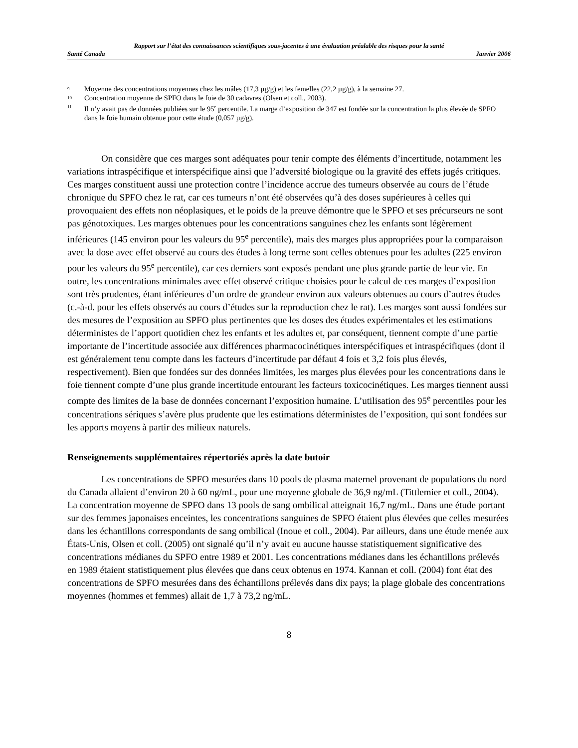Rapport sur l’état des connaissances scientifiques sous-jacentes à une évaluation préalable des risques pour la santé
Santé Canada Janvier 2006
<sup>9</sup> Moyenne des concentrations moyennes chez les mâles (17,3 µg/g) et les femelles (22,2 µg/g), à la semaine 27.
<sup>10</sup> Concentration moyenne de SPFO dans le foie de 30 cadavres (Olsen et coll., 2003).
<sup>11</sup> Il n’y avait pas de données publiées sur le 95<sup>e</sup> percentile. La marge d’exposition de 347 est fondée sur la concentration la plus élevée de SPFO dans le foie humain obtenue pour cette étude (0,057 µg/g).
On considère que ces marges sont adéquates pour tenir compte des éléments d’incertitude, notamment les variations intraspécifique et interspécifique ainsi que l’adversité biologique ou la gravité des effets jugés critiques. Ces marges constituent aussi une protection contre l’incidence accrue des tumeurs observée au cours de l’étude chronique du SPFO chez le rat, car ces tumeurs n’ont été observées qu’à des doses supérieures à celles qui provoquaient des effets non néoplasiques, et le poids de la preuve démontre que le SPFO et ses précurseurs ne sont pas génotoxiques. Les marges obtenues pour les concentrations sanguines chez les enfants sont légèrement inférieures (145 environ pour les valeurs du 95<sup>e</sup> percentile), mais des marges plus appropriées pour la comparaison avec la dose avec effet observé au cours des études à long terme sont celles obtenues pour les adultes (225 environ pour les valeurs du 95<sup>e</sup> percentile), car ces derniers sont exposés pendant une plus grande partie de leur vie. En outre, les concentrations minimales avec effet observé critique choisies pour le calcul de ces marges d’exposition sont très prudentes, étant inférieures d’un ordre de grandeur environ aux valeurs obtenues au cours d’autres études (c.-à-d. pour les effets observés au cours d’études sur la reproduction chez le rat). Les marges sont aussi fondées sur des mesures de l’exposition au SPFO plus pertinentes que les doses des études expérimentales et les estimations déterministes de l’apport quotidien chez les enfants et les adultes et, par conséquent, tiennent compte d’une partie importante de l’incertitude associée aux différences pharmacocinétiques interspécifiques et intraspécifiques (dont il est généralement tenu compte dans les facteurs d’incertitude par défaut 4 fois et 3,2 fois plus élevés, respectivement). Bien que fondées sur des données limitées, les marges plus élevées pour les concentrations dans le foie tiennent compte d’une plus grande incertitude entourant les facteurs toxicocinétiques. Les marges tiennent aussi compte des limites de la base de données concernant l’exposition humaine. L’utilisation des 95<sup>e</sup> percentiles pour les concentrations sériques s’avère plus prudente que les estimations déterministes de l’exposition, qui sont fondées sur les apports moyens à partir des milieux naturels.
Renseignements supplémentaires répertoriés après la date butoir
Les concentrations de SPFO mesurées dans 10 pools de plasma maternel provenant de populations du nord du Canada allaient d’environ 20 à 60 ng/mL, pour une moyenne globale de 36,9 ng/mL (Tittlemier et coll., 2004). La concentration moyenne de SPFO dans 13 pools de sang ombilical atteignait 16,7 ng/mL. Dans une étude portant sur des femmes japonaises enceintes, les concentrations sanguines de SPFO étaient plus élevées que celles mesurées dans les échantillons correspondants de sang ombilical (Inoue et coll., 2004). Par ailleurs, dans une étude menée aux États-Unis, Olsen et coll. (2005) ont signalé qu’il n’y avait eu aucune hausse statistiquement significative des concentrations médianes du SPFO entre 1989 et 2001. Les concentrations médianes dans les échantillons prélevés en 1989 étaient statistiquement plus élevées que dans ceux obtenus en 1974. Kannan et coll. (2004) font état des concentrations de SPFO mesurées dans des échantillons prélevés dans dix pays; la plage globale des concentrations moyennes (hommes et femmes) allait de 1,7 à 73,2 ng/mL.
8